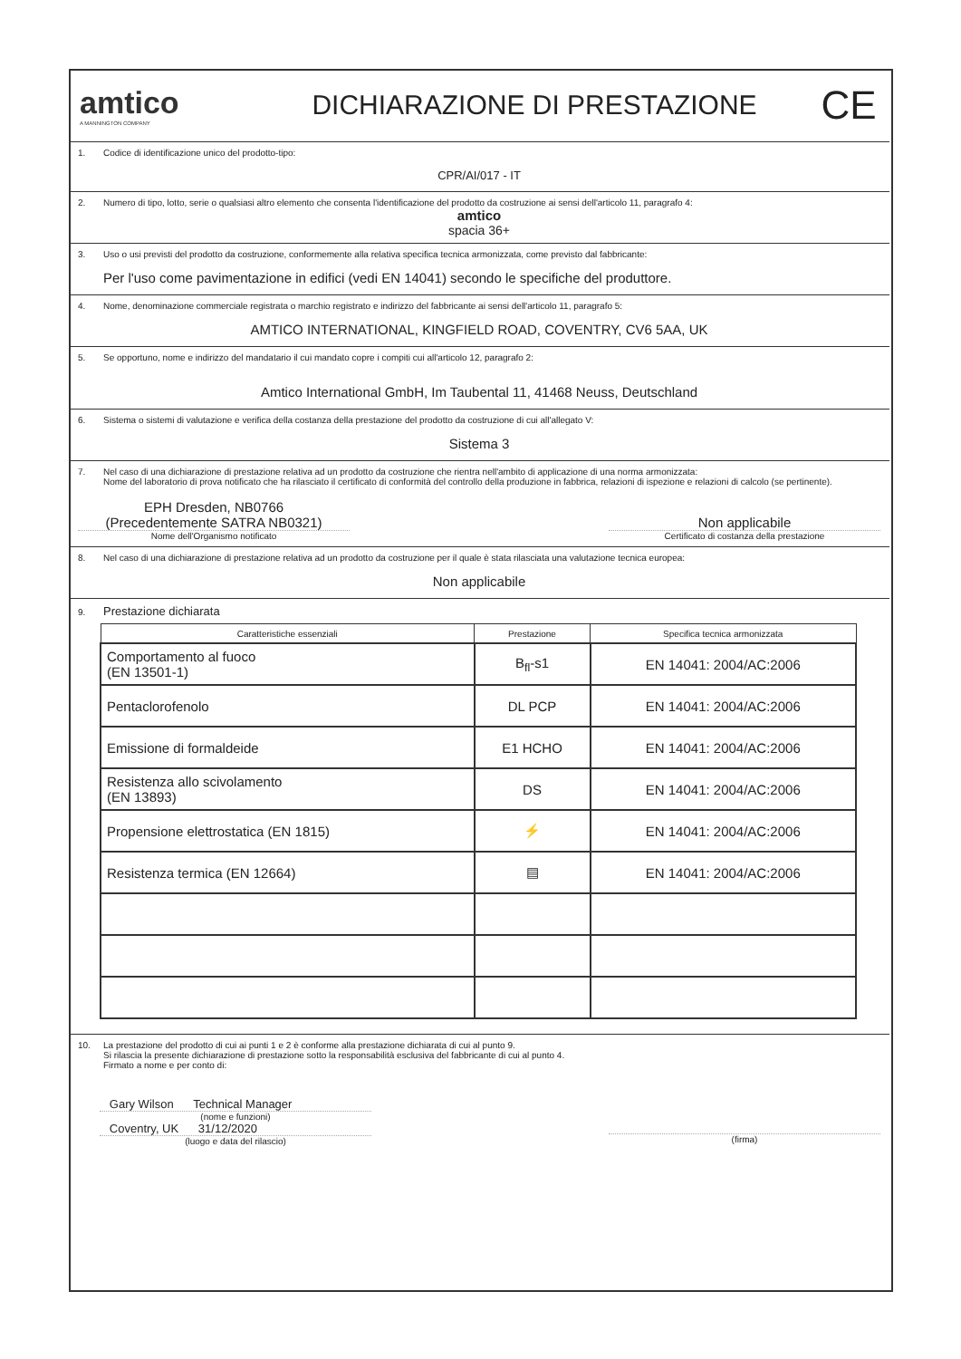amtico
A MANNINGTON COMPANY
DICHIARAZIONE DI PRESTAZIONE
CE
1. Codice di identificazione unico del prodotto-tipo:
CPR/AI/017 - IT
2. Numero di tipo, lotto, serie o qualsiasi altro elemento che consenta l'identificazione del prodotto da costruzione ai sensi dell'articolo 11, paragrafo 4:
amtico
spacia 36+
3. Uso o usi previsti del prodotto da costruzione, conformemente alla relativa specifica tecnica armonizzata, come previsto dal fabbricante:
Per l'uso come pavimentazione in edifici (vedi EN 14041) secondo le specifiche del produttore.
4. Nome, denominazione commerciale registrata o marchio registrato e indirizzo del fabbricante ai sensi dell'articolo 11, paragrafo 5:
AMTICO INTERNATIONAL, KINGFIELD ROAD, COVENTRY, CV6 5AA, UK
5. Se opportuno, nome e indirizzo del mandatario il cui mandato copre i compiti cui all'articolo 12, paragrafo 2:
Amtico International GmbH, Im Taubental 11, 41468 Neuss, Deutschland
6. Sistema o sistemi di valutazione e verifica della costanza della prestazione del prodotto da costruzione di cui all'allegato V:
Sistema 3
7. Nel caso di una dichiarazione di prestazione relativa ad un prodotto da costruzione che rientra nell'ambito di applicazione di una norma armonizzata:
Nome del laboratorio di prova notificato che ha rilasciato il certificato di conformità del controllo della produzione in fabbrica, relazioni di ispezione e relazioni di calcolo (se pertinente).
EPH Dresden, NB0766
(Precedentemente SATRA NB0321)
Nome dell'Organismo notificato
Non applicabile
Certificato di costanza della prestazione
8. Nel caso di una dichiarazione di prestazione relativa ad un prodotto da costruzione per il quale è stata rilasciata una valutazione tecnica europea:
Non applicabile
9. Prestazione dichiarata
| Caratteristiche essenziali | Prestazione | Specifica tecnica armonizzata |
| --- | --- | --- |
| Comportamento al fuoco (EN 13501-1) | B<sub>fl</sub>-s1 | EN 14041: 2004/AC:2006 |
| Pentaclorofenolo | DL PCP | EN 14041: 2004/AC:2006 |
| Emissione di formaldeide | E1 HCHO | EN 14041: 2004/AC:2006 |
| Resistenza allo scivolamento (EN 13893) | DS | EN 14041: 2004/AC:2006 |
| Propensione elettrostatica (EN 1815) | ⚡ | EN 14041: 2004/AC:2006 |
| Resistenza termica (EN 12664) | ▤ | EN 14041: 2004/AC:2006 |
10. La prestazione del prodotto di cui ai punti 1 e 2 è conforme alla prestazione dichiarata di cui al punto 9.
Si rilascia la presente dichiarazione di prestazione sotto la responsabilità esclusiva del fabbricante di cui al punto 4.
Firmato a nome e per conto di:
Gary Wilson Technical Manager
(nome e funzioni)
Coventry, UK 31/12/2020
(luogo e data del rilascio)
(firma)